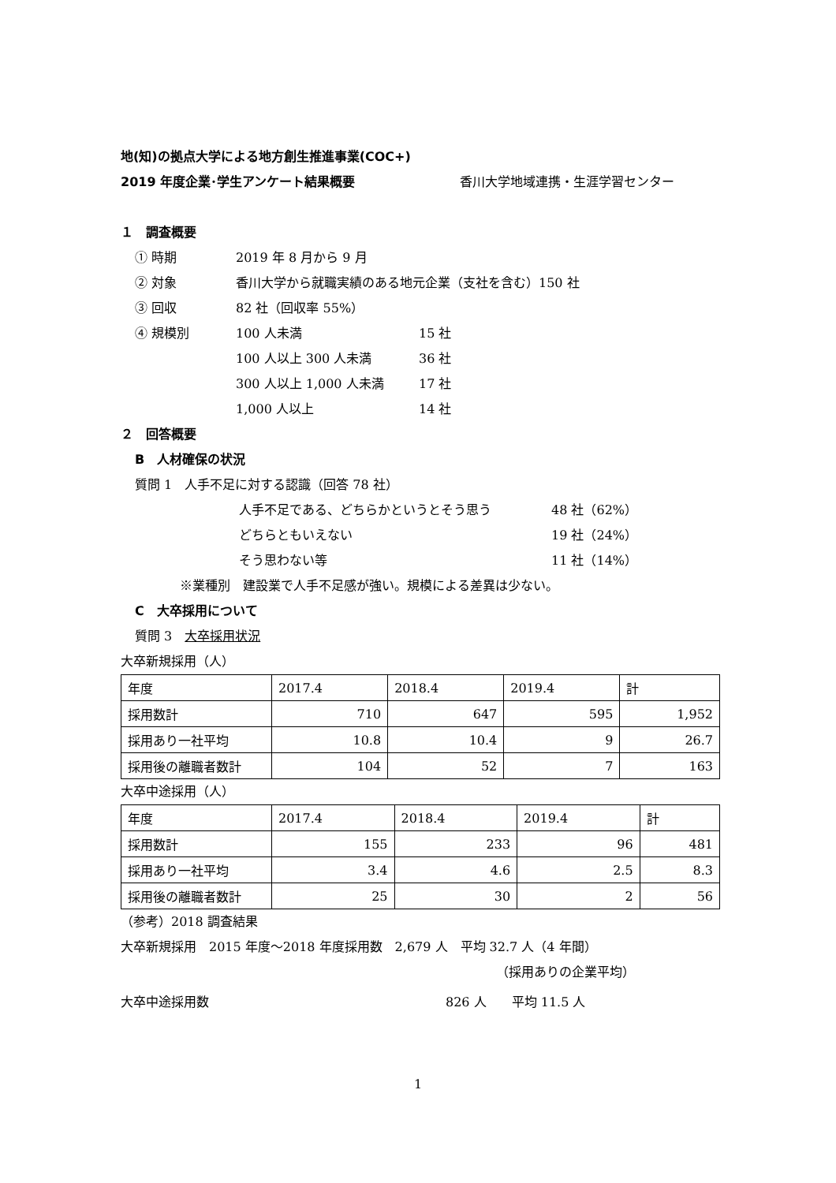地(知)の拠点大学による地方創生推進事業(COC+)
2019 年度企業･学生アンケート結果概要 香川大学地域連携・生涯学習センター
１　調査概要
① 時期 2019 年 8 月から 9 月
② 対象 香川大学から就職実績のある地元企業（支社を含む）150 社
③ 回収 82 社（回収率 55%）
④ 規模別 100 人未満 15 社
100 人以上 300 人未満 36 社
300 人以上 1,000 人未満 17 社
1,000 人以上 14 社
２　回答概要
B　人材確保の状況
質問 1　人手不足に対する認識（回答 78 社）
人手不足である、どちらかというとそう思う 48 社（62%）
どちらともいえない 19 社（24%）
そう思わない等 11 社（14%）
※業種別　建設業で人手不足感が強い。規模による差異は少ない。
C　大卒採用について
質問 3　大卒採用状況
大卒新規採用（人）
| 年度 | 2017.4 | 2018.4 | 2019.4 | 計 |
| 採用数計 | 710 | 647 | 595 | 1,952 |
| 採用あり一社平均 | 10.8 | 10.4 | 9 | 26.7 |
| 採用後の離職者数計 | 104 | 52 | 7 | 163 |
大卒中途採用（人）
| 年度 | 2017.4 | 2018.4 | 2019.4 | 計 |
| 採用数計 | 155 | 233 | 96 | 481 |
| 採用あり一社平均 | 3.4 | 4.6 | 2.5 | 8.3 |
| 採用後の離職者数計 | 25 | 30 | 2 | 56 |
（参考）2018 調査結果
大卒新規採用　2015 年度～2018 年度採用数　2,679 人　平均 32.7 人（4 年間）
（採用ありの企業平均）
大卒中途採用数 826 人　　平均 11.5 人
1